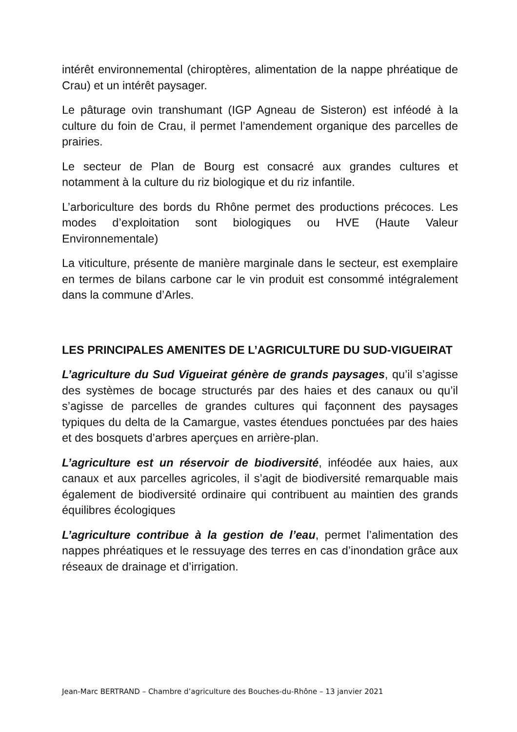intérêt environnemental (chiroptères, alimentation de la nappe phréatique de Crau) et un intérêt paysager.
Le pâturage ovin transhumant (IGP Agneau de Sisteron) est inféodé à la culture du foin de Crau, il permet l’amendement organique des parcelles de prairies.
Le secteur de Plan de Bourg est consacré aux grandes cultures et notamment à la culture du riz biologique et du riz infantile.
L’arboriculture des bords du Rhône permet des productions précoces. Les modes d’exploitation sont biologiques ou HVE (Haute Valeur Environnementale)
La viticulture, présente de manière marginale dans le secteur, est exemplaire en termes de bilans carbone car le vin produit est consommé intégralement dans la commune d’Arles.
LES PRINCIPALES AMENITES DE L’AGRICULTURE DU SUD-VIGUEIRAT
L’agriculture du Sud Vigueirat génère de grands paysages, qu’il s’agisse des systèmes de bocage structurés par des haies et des canaux ou qu’il s’agisse de parcelles de grandes cultures qui façonnent des paysages typiques du delta de la Camargue, vastes étendues ponctuées par des haies et des bosquets d’arbres aperçues en arrière-plan.
L’agriculture est un réservoir de biodiversité, inféodée aux haies, aux canaux et aux parcelles agricoles, il s’agit de biodiversité remarquable mais également de biodiversité ordinaire qui contribuent au maintien des grands équilibres écologiques
L’agriculture contribue à la gestion de l’eau, permet l’alimentation des nappes phréatiques et le ressuyage des terres en cas d’inondation grâce aux réseaux de drainage et d’irrigation.
Jean-Marc BERTRAND – Chambre d’agriculture des Bouches-du-Rhône – 13 janvier 2021